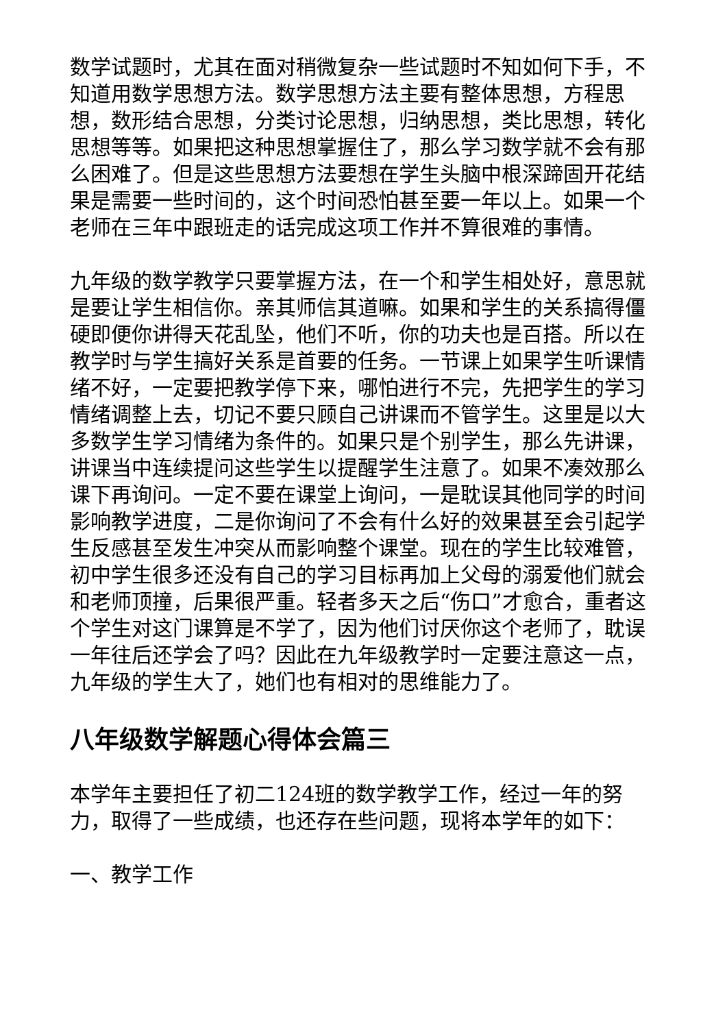数学试题时，尤其在面对稍微复杂一些试题时不知如何下手，不知道用数学思想方法。数学思想方法主要有整体思想，方程思想，数形结合思想，分类讨论思想，归纳思想，类比思想，转化思想等等。如果把这种思想掌握住了，那么学习数学就不会有那么困难了。但是这些思想方法要想在学生头脑中根深蹄固开花结果是需要一些时间的，这个时间恐怕甚至要一年以上。如果一个老师在三年中跟班走的话完成这项工作并不算很难的事情。
九年级的数学教学只要掌握方法，在一个和学生相处好，意思就是要让学生相信你。亲其师信其道嘛。如果和学生的关系搞得僵硬即便你讲得天花乱坠，他们不听，你的功夫也是百搭。所以在教学时与学生搞好关系是首要的任务。一节课上如果学生听课情绪不好，一定要把教学停下来，哪怕进行不完，先把学生的学习情绪调整上去，切记不要只顾自己讲课而不管学生。这里是以大多数学生学习情绪为条件的。如果只是个别学生，那么先讲课，讲课当中连续提问这些学生以提醒学生注意了。如果不凑效那么课下再询问。一定不要在课堂上询问，一是耽误其他同学的时间影响教学进度，二是你询问了不会有什么好的效果甚至会引起学生反感甚至发生冲突从而影响整个课堂。现在的学生比较难管，初中学生很多还没有自己的学习目标再加上父母的溺爱他们就会和老师顶撞，后果很严重。轻者多天之后“伤口”才愈合，重者这个学生对这门课算是不学了，因为他们讨厌你这个老师了，耽误一年往后还学会了吗？因此在九年级教学时一定要注意这一点，九年级的学生大了，她们也有相对的思维能力了。
八年级数学解题心得体会篇三
本学年主要担任了初二124班的数学教学工作，经过一年的努力，取得了一些成绩，也还存在些问题，现将本学年的如下：
一、教学工作